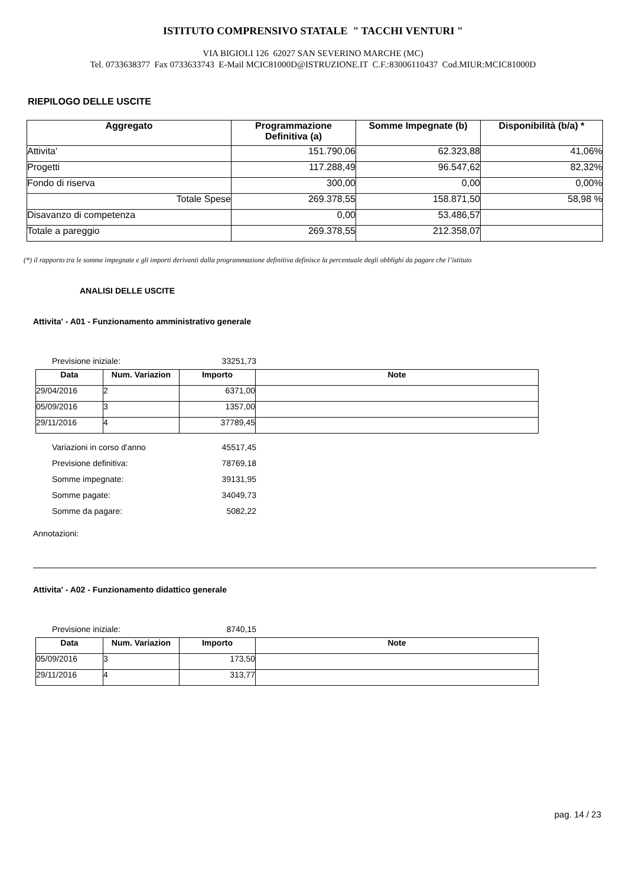ISTITUTO COMPRENSIVO STATALE " TACCHI VENTURI "
VIA BIGIOLI 126 62027 SAN SEVERINO MARCHE (MC)
Tel. 0733638377 Fax 0733633743 E-Mail MCIC81000D@ISTRUZIONE.IT C.F.:83006110437 Cod.MIUR:MCIC81000D
RIEPILOGO DELLE USCITE
| Aggregato | Programmazione Definitiva (a) | Somme Impegnate (b) | Disponibilità (b/a) * |
| --- | --- | --- | --- |
| Attivita' | 151.790,06 | 62.323,88 | 41,06% |
| Progetti | 117.288,49 | 96.547,62 | 82,32% |
| Fondo di riserva | 300,00 | 0,00 | 0,00% |
| Totale Spese | 269.378,55 | 158.871,50 | 58,98 % |
| Disavanzo di competenza | 0,00 | 53.486,57 | |
| Totale a pareggio | 269.378,55 | 212.358,07 | |
(*) il rapporto tra le somme impegnate e gli importi derivanti dalla programmazione definitiva definisce la percentuale degli obblighi da pagare che l’istituto
ANALISI DELLE USCITE
Attivita' - A01 - Funzionamento amministrativo generale
Previsione iniziale: 33251,73
| Data | Num. Variazion | Importo | Note |
| --- | --- | --- | --- |
| 29/04/2016 | 2 | 6371,00 | |
| 05/09/2016 | 3 | 1357,00 | |
| 29/11/2016 | 4 | 37789,45 | |
Variazioni in corso d'anno 45517,45
Previsione definitiva: 78769,18
Somme impegnate: 39131,95
Somme pagate: 34049,73
Somme da pagare: 5082,22
Annotazioni:
Attivita' - A02 - Funzionamento didattico generale
Previsione iniziale: 8740,15
| Data | Num. Variazion | Importo | Note |
| --- | --- | --- | --- |
| 05/09/2016 | 3 | 173,50 | |
| 29/11/2016 | 4 | 313,77 | |
pag. 14 / 23